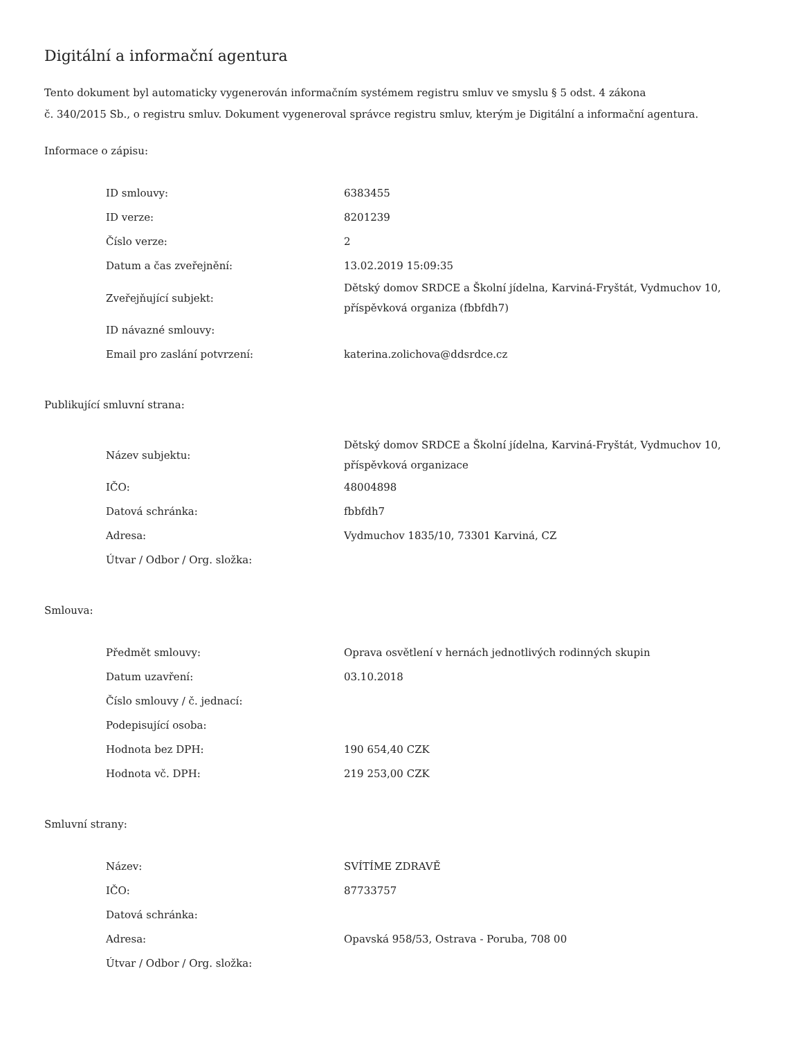Digitální a informační agentura
Tento dokument byl automaticky vygenerován informačním systémem registru smluv ve smyslu § 5 odst. 4 zákona
č. 340/2015 Sb., o registru smluv. Dokument vygeneroval správce registru smluv, kterým je Digitální a informační agentura.
Informace o zápisu:
| ID smlouvy: | 6383455 |
| ID verze: | 8201239 |
| Číslo verze: | 2 |
| Datum a čas zveřejnění: | 13.02.2019 15:09:35 |
| Zveřejňující subjekt: | Dětský domov SRDCE a Školní jídelna, Karviná-Fryštát, Vydmuchov 10, příspěvková organiza (fbbfdh7) |
| ID návazné smlouvy: | |
| Email pro zaslání potvrzení: | katerina.zolichova@ddsrdce.cz |
Publikující smluvní strana:
| Název subjektu: | Dětský domov SRDCE a Školní jídelna, Karviná-Fryštát, Vydmuchov 10, příspěvková organizace |
| IČO: | 48004898 |
| Datová schránka: | fbbfdh7 |
| Adresa: | Vydmuchov 1835/10, 73301 Karviná, CZ |
| Útvar / Odbor / Org. složka: | |
Smlouva:
| Předmět smlouvy: | Oprava osvětlení v hernách jednotlivých rodinných skupin |
| Datum uzavření: | 03.10.2018 |
| Číslo smlouvy / č. jednací: | |
| Podepisující osoba: | |
| Hodnota bez DPH: | 190 654,40 CZK |
| Hodnota vč. DPH: | 219 253,00 CZK |
Smluvní strany:
| Název: | SVÍTÍME ZDRAVĚ |
| IČO: | 87733757 |
| Datová schránka: | |
| Adresa: | Opavská 958/53, Ostrava - Poruba, 708 00 |
| Útvar / Odbor / Org. složka: | |